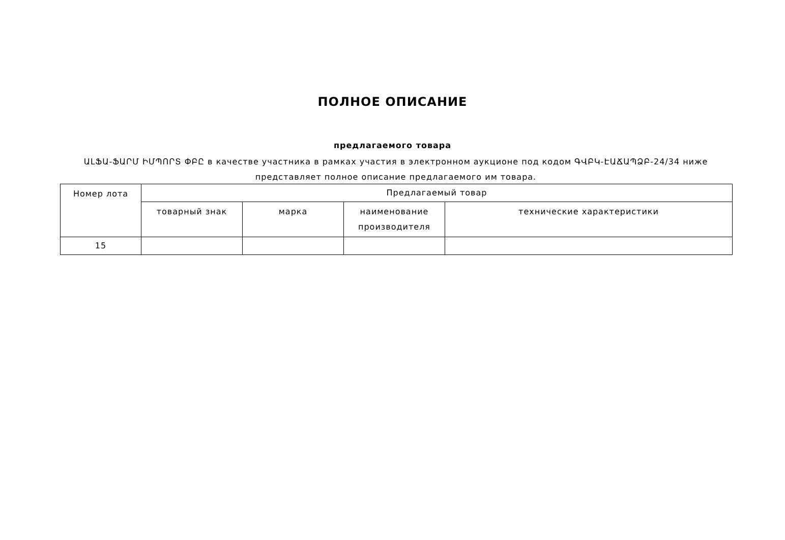ПОЛНОЕ ОПИСАНИЕ
предлагаемого товара
ԱԼՖԱ-ՖԱՐՄ ԻՄՊՈՐՏ ՓԲԸ в качестве участника в рамках участия в электронном аукционе под кодом ԳՎԲԿ-ԷԱՃԱՊՁԲ-24/34 ниже представляет полное описание предлагаемого им товара.
| Номер лота | Предлагаемый товар | | | |
| --- | --- | --- | --- | --- |
| | товарный знак | марка | наименование производителя | технические характеристики |
| 15 | | | | |